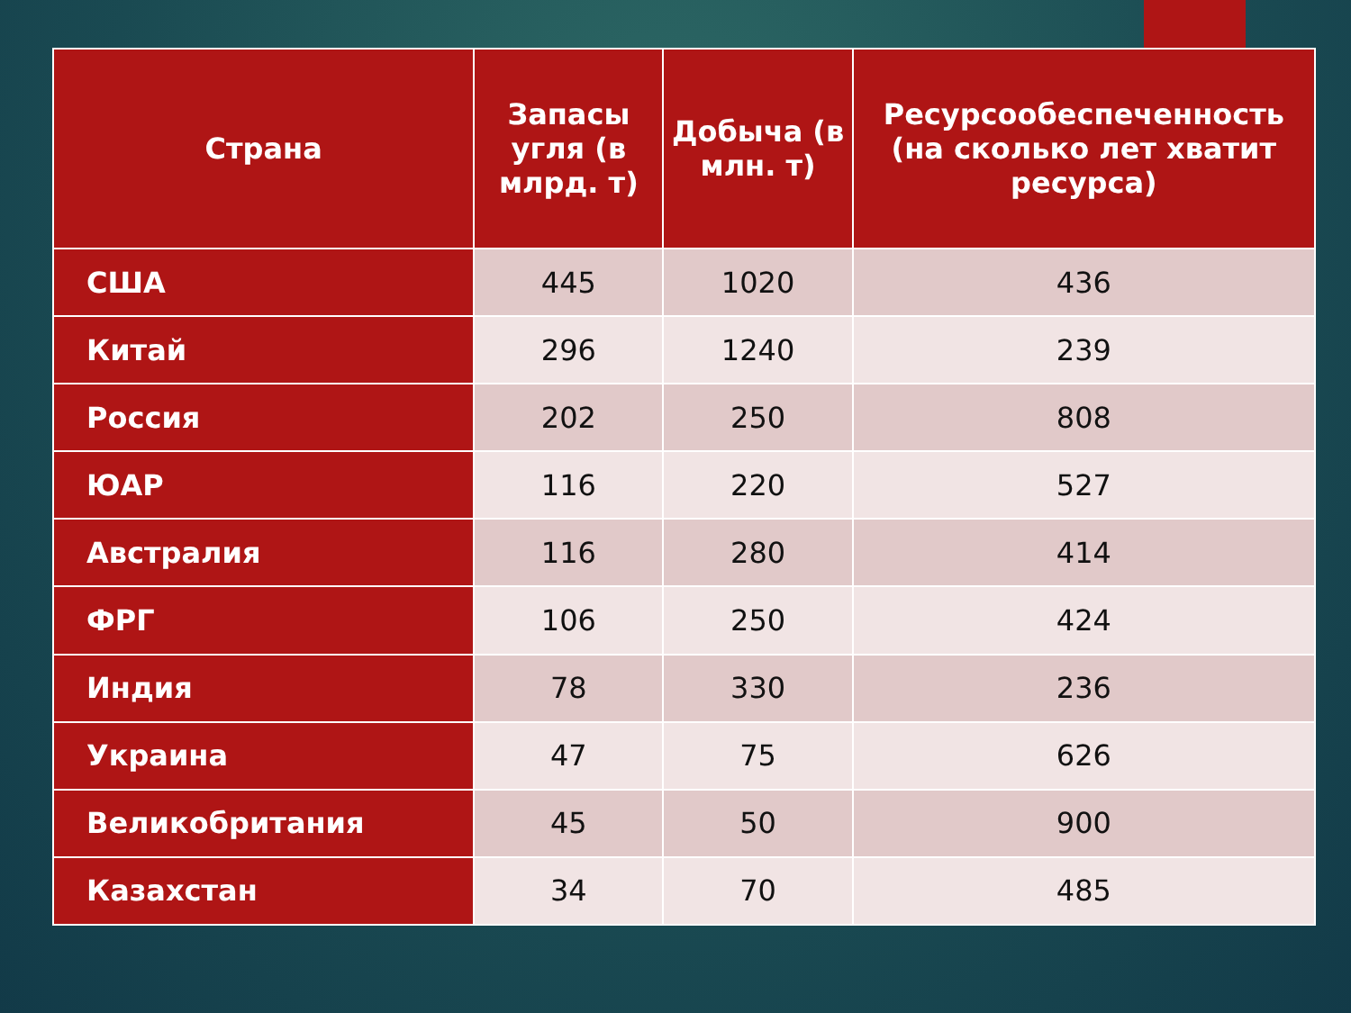| Страна | Запасы угля (в млрд. т) | Добыча (в млн. т) | Ресурсообеспеченность (на сколько лет хватит ресурса) |
| --- | --- | --- | --- |
| США | 445 | 1020 | 436 |
| Китай | 296 | 1240 | 239 |
| Россия | 202 | 250 | 808 |
| ЮАР | 116 | 220 | 527 |
| Австралия | 116 | 280 | 414 |
| ФРГ | 106 | 250 | 424 |
| Индия | 78 | 330 | 236 |
| Украина | 47 | 75 | 626 |
| Великобритания | 45 | 50 | 900 |
| Казахстан | 34 | 70 | 485 |